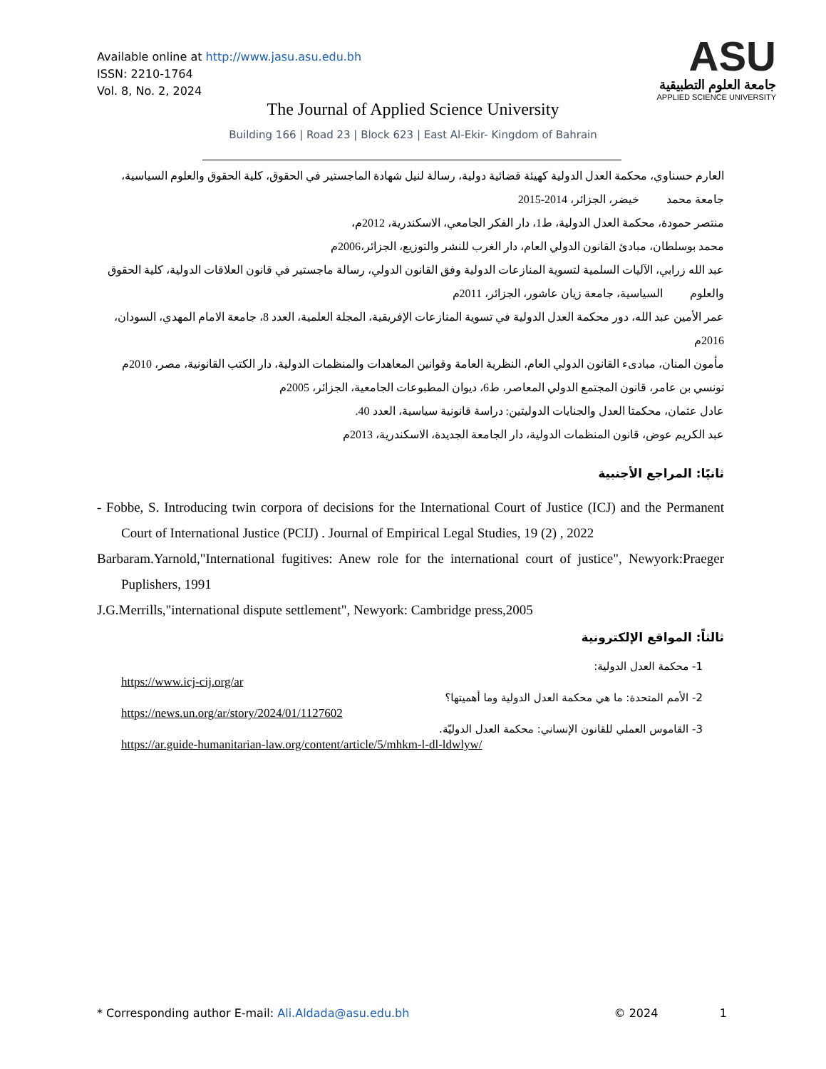Available online at http://www.jasu.asu.edu.bh
ISSN: 2210-1764
Vol. 8, No. 2, 2024
ASU
جامعة العلوم التطبيقية
APPLIED SCIENCE UNIVERSITY
The Journal of Applied Science University
Building 166 | Road 23 | Block 623 | East Al-Ekir- Kingdom of Bahrain
العارم حسناوي، محكمة العدل الدولية كهيئة قضائية دولية، رسالة لنيل شهادة الماجستير في الحقوق، كلية الحقوق والعلوم السياسية، جامعة محمد خيضر، الجزائر، 2014-2015
منتصر حمودة، محكمة العدل الدولية، ط1، دار الفكر الجامعي، الاسكندرية، 2012م،
محمد بوسلطان، مبادئ القانون الدولي العام، دار الغرب للنشر والتوزيع، الجزائر،2006م
عبد الله زرابي، الآليات السلمية لتسوية المنازعات الدولية وفق القانون الدولي، رسالة ماجستير في قانون العلاقات الدولية، كلية الحقوق والعلوم السياسية، جامعة زيان عاشور، الجزائر، 2011م
عمر الأمين عبد الله، دور محكمة العدل الدولية في تسوية المنازعات الإفريقية، المجلة العلمية، العدد 8، جامعة الامام المهدي، السودان، 2016م
مأمون المنان، مبادىء القانون الدولي العام، النظرية العامة وقوانين المعاهدات والمنظمات الدولية، دار الكتب القانونية، مصر، 2010م
تونسي بن عامر، قانون المجتمع الدولي المعاصر، ط6، ديوان المطبوعات الجامعية، الجزائر، 2005م
عادل عثمان، محكمتا العدل والجنايات الدوليتين: دراسة قانونية سياسية، العدد 40.
عبد الكريم عوض، قانون المنظمات الدولية، دار الجامعة الجديدة، الاسكندرية، 2013م
ثانيًا: المراجع الأجنبية
- Fobbe, S. Introducing twin corpora of decisions for the International Court of Justice (ICJ) and the Permanent Court of International Justice (PCIJ) . Journal of Empirical Legal Studies, 19 (2) , 2022
Barbaram.Yarnold,"International fugitives: Anew role for the international court of justice", Newyork:Praeger Puplishers, 1991
J.G.Merrills,"international dispute settlement", Newyork: Cambridge press,2005
ثالثاً: المواقع الإلكترونية
1- محكمة العدل الدولية:
https://www.icj-cij.org/ar
2- الأمم المتحدة: ما هي محكمة العدل الدولية وما أهميتها؟
https://news.un.org/ar/story/2024/01/1127602
3- القاموس العملي للقانون الإنساني: محكمة العدل الدوليّة.
https://ar.guide-humanitarian-law.org/content/article/5/mhkm-l-dl-ldwlyw/
* Corresponding author E-mail: Ali.Aldada@asu.edu.bh © 2024 1